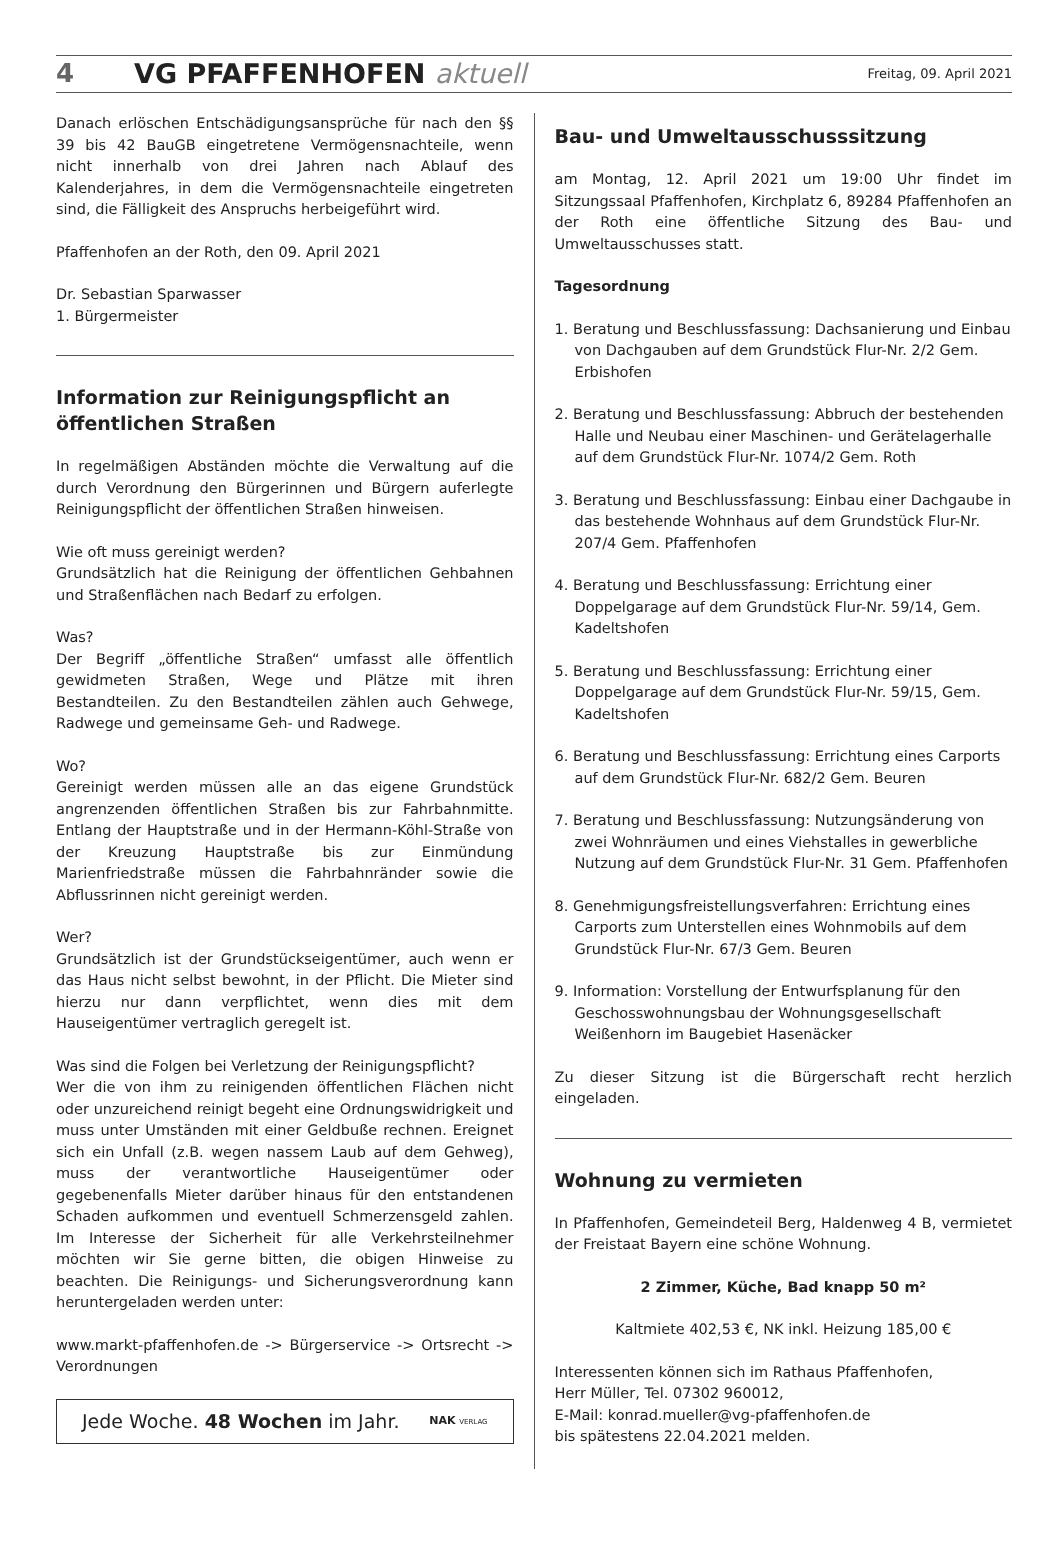4 VG PFAFFENHOFEN aktuell Freitag, 09. April 2021
Danach erlöschen Entschädigungsansprüche für nach den §§ 39 bis 42 BauGB eingetretene Vermögensnachteile, wenn nicht innerhalb von drei Jahren nach Ablauf des Kalenderjahres, in dem die Vermögensnachteile eingetreten sind, die Fälligkeit des Anspruchs herbeigeführt wird.
Pfaffenhofen an der Roth, den 09. April 2021
Dr. Sebastian Sparwasser
1. Bürgermeister
Information zur Reinigungspflicht an öffentlichen Straßen
In regelmäßigen Abständen möchte die Verwaltung auf die durch Verordnung den Bürgerinnen und Bürgern auferlegte Reinigungspflicht der öffentlichen Straßen hinweisen.
Wie oft muss gereinigt werden?
Grundsätzlich hat die Reinigung der öffentlichen Gehbahnen und Straßenflächen nach Bedarf zu erfolgen.
Was?
Der Begriff „öffentliche Straßen“ umfasst alle öffentlich gewidmeten Straßen, Wege und Plätze mit ihren Bestandteilen. Zu den Bestandteilen zählen auch Gehwege, Radwege und gemeinsame Geh- und Radwege.
Wo?
Gereinigt werden müssen alle an das eigene Grundstück angrenzenden öffentlichen Straßen bis zur Fahrbahnmitte. Entlang der Hauptstraße und in der Hermann-Köhl-Straße von der Kreuzung Hauptstraße bis zur Einmündung Marienfriedstraße müssen die Fahrbahnränder sowie die Abflussrinnen nicht gereinigt werden.
Wer?
Grundsätzlich ist der Grundstückseigentümer, auch wenn er das Haus nicht selbst bewohnt, in der Pflicht. Die Mieter sind hierzu nur dann verpflichtet, wenn dies mit dem Hauseigentümer vertraglich geregelt ist.
Was sind die Folgen bei Verletzung der Reinigungspflicht?
Wer die von ihm zu reinigenden öffentlichen Flächen nicht oder unzureichend reinigt begeht eine Ordnungswidrigkeit und muss unter Umständen mit einer Geldbuße rechnen. Ereignet sich ein Unfall (z.B. wegen nassem Laub auf dem Gehweg), muss der verantwortliche Hauseigentümer oder gegebenenfalls Mieter darüber hinaus für den entstandenen Schaden aufkommen und eventuell Schmerzensgeld zahlen. Im Interesse der Sicherheit für alle Verkehrsteilnehmer möchten wir Sie gerne bitten, die obigen Hinweise zu beachten. Die Reinigungs- und Sicherungsverordnung kann heruntergeladen werden unter:
www.markt-pfaffenhofen.de -> Bürgerservice -> Ortsrecht -> Verordnungen
Jede Woche. 48 Wochen im Jahr. NAK VERLAG
Bau- und Umweltausschusssitzung
am Montag, 12. April 2021 um 19:00 Uhr findet im Sitzungssaal Pfaffenhofen, Kirchplatz 6, 89284 Pfaffenhofen an der Roth eine öffentliche Sitzung des Bau- und Umweltausschusses statt.
Tagesordnung
1. Beratung und Beschlussfassung: Dachsanierung und Einbau von Dachgauben auf dem Grundstück Flur-Nr. 2/2 Gem. Erbishofen
2. Beratung und Beschlussfassung: Abbruch der bestehenden Halle und Neubau einer Maschinen- und Gerätelagerhalle auf dem Grundstück Flur-Nr. 1074/2 Gem. Roth
3. Beratung und Beschlussfassung: Einbau einer Dachgaube in das bestehende Wohnhaus auf dem Grundstück Flur-Nr. 207/4 Gem. Pfaffenhofen
4. Beratung und Beschlussfassung: Errichtung einer Doppelgarage auf dem Grundstück Flur-Nr. 59/14, Gem. Kadeltshofen
5. Beratung und Beschlussfassung: Errichtung einer Doppelgarage auf dem Grundstück Flur-Nr. 59/15, Gem. Kadeltshofen
6. Beratung und Beschlussfassung: Errichtung eines Carports auf dem Grundstück Flur-Nr. 682/2 Gem. Beuren
7. Beratung und Beschlussfassung: Nutzungsänderung von zwei Wohnräumen und eines Viehstalles in gewerbliche Nutzung auf dem Grundstück Flur-Nr. 31 Gem. Pfaffenhofen
8. Genehmigungsfreistellungsverfahren: Errichtung eines Carports zum Unterstellen eines Wohnmobils auf dem Grundstück Flur-Nr. 67/3 Gem. Beuren
9. Information: Vorstellung der Entwurfsplanung für den Geschosswohnungsbau der Wohnungsgesellschaft Weißenhorn im Baugebiet Hasenäcker
Zu dieser Sitzung ist die Bürgerschaft recht herzlich eingeladen.
Wohnung zu vermieten
In Pfaffenhofen, Gemeindeteil Berg, Haldenweg 4 B, vermietet der Freistaat Bayern eine schöne Wohnung.
2 Zimmer, Küche, Bad knapp 50 m²
Kaltmiete 402,53 €, NK inkl. Heizung 185,00 €
Interessenten können sich im Rathaus Pfaffenhofen,
Herr Müller, Tel. 07302 960012,
E-Mail: konrad.mueller@vg-pfaffenhofen.de
bis spätestens 22.04.2021 melden.